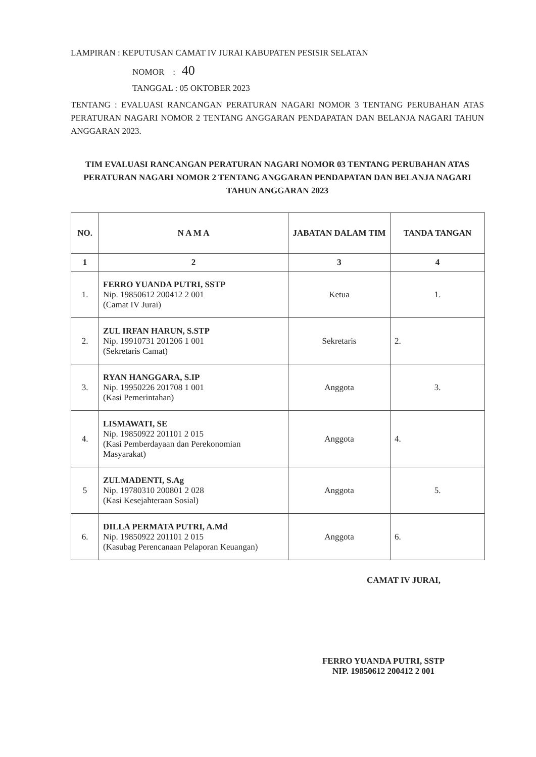LAMPIRAN : KEPUTUSAN CAMAT IV JURAI KABUPATEN PESISIR SELATAN
NOMOR : 40
TANGGAL : 05 OKTOBER 2023
TENTANG : EVALUASI RANCANGAN PERATURAN NAGARI NOMOR 3 TENTANG PERUBAHAN ATAS PERATURAN NAGARI NOMOR 2 TENTANG ANGGARAN PENDAPATAN DAN BELANJA NAGARI TAHUN ANGGARAN 2023.
TIM EVALUASI RANCANGAN PERATURAN NAGARI NOMOR 03 TENTANG PERUBAHAN ATAS PERATURAN NAGARI NOMOR 2 TENTANG ANGGARAN PENDAPATAN DAN BELANJA NAGARI
TAHUN ANGGARAN 2023
| NO. | N A M A | JABATAN DALAM TIM | TANDA TANGAN |
| --- | --- | --- | --- |
| 1 | 2 | 3 | 4 |
| 1. | FERRO YUANDA PUTRI, SSTP Nip. 19850612 200412 2 001 (Camat IV Jurai) | Ketua | 1. |
| 2. | ZUL IRFAN HARUN, S.STP Nip. 19910731 201206 1 001 (Sekretaris Camat) | Sekretaris | 2. |
| 3. | RYAN HANGGARA, S.IP Nip. 19950226 201708 1 001 (Kasi Pemerintahan) | Anggota | 3. |
| 4. | LISMAWATI, SE Nip. 19850922 201101 2 015 (Kasi Pemberdayaan dan Perekonomian Masyarakat) | Anggota | 4. |
| 5 | ZULMADENTI, S.Ag Nip. 19780310 200801 2 028 (Kasi Kesejahteraan Sosial) | Anggota | 5. |
| 6. | DILLA PERMATA PUTRI, A.Md Nip. 19850922 201101 2 015 (Kasubag Perencanaan Pelaporan Keuangan) | Anggota | 6. |
CAMAT IV JURAI,
FERRO YUANDA PUTRI, SSTP
NIP. 19850612 200412 2 001